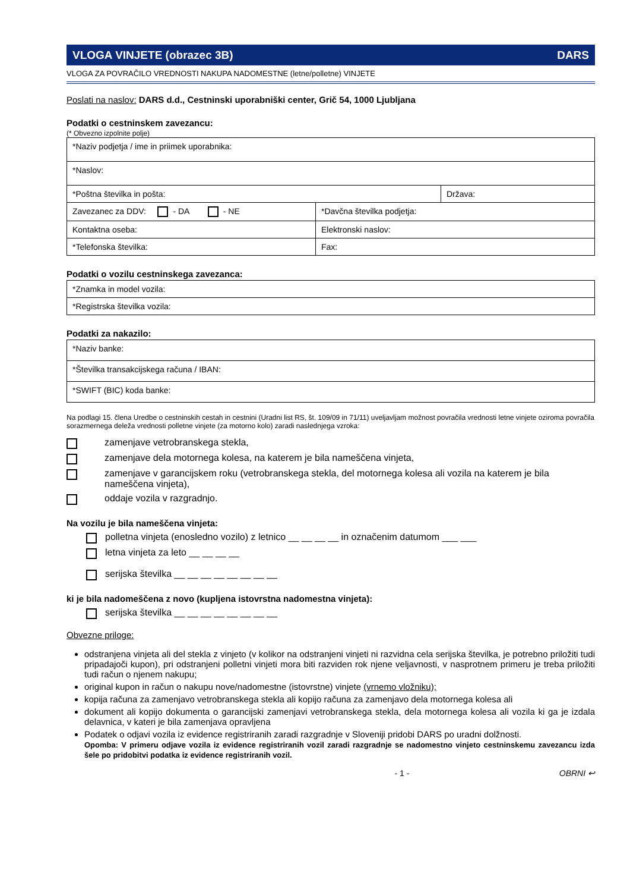VLOGA VINJETE (obrazec 3B) DARS
VLOGA ZA POVRAČILO VREDNOSTI NAKUPA NADOMESTNE (letne/polletne) VINJETE
Poslati na naslov: DARS d.d., Cestninski uporabniški center, Grič 54, 1000 Ljubljana
Podatki o cestninskem zavezancu:
(* Obvezno izpolnite polje)
| *Naziv podjetja / ime in priimek uporabnika: | | |
| *Naslov: | | |
| *Poštna številka in pošta: | | Država: |
| Zavezanec za DDV: - DA - NE | *Davčna številka podjetja: | |
| Kontaktna oseba: | Elektronski naslov: | |
| *Telefonska številka: | Fax: | |
Podatki o vozilu cestninskega zavezanca:
| *Znamka in model vozila: |
| *Registrska številka vozila: |
Podatki za nakazilo:
| *Naziv banke: |
| *Številka transakcijskega računa / IBAN: |
| *SWIFT (BIC) koda banke: |
Na podlagi 15. člena Uredbe o cestninskih cestah in cestnini (Uradni list RS, št. 109/09 in 71/11) uveljavljam možnost povračila vrednosti letne vinjete oziroma povračila sorazmernega deleža vrednosti polletne vinjete (za motorno kolo) zaradi naslednjega vzroka:
zamenjave vetrobranskega stekla,
zamenjave dela motornega kolesa, na katerem je bila nameščena vinjeta,
zamenjave v garancijskem roku (vetrobranskega stekla, del motornega kolesa ali vozila na katerem je bila nameščena vinjeta),
oddaje vozila v razgradnjo.
Na vozilu je bila nameščena vinjeta:
polletna vinjeta (enosledno vozilo) z letnico __ __ __ __ in označenim datumom ___ ___
letna vinjeta za leto __ __ __ __
serijska številka __ __ __ __ __ __ __ __
ki je bila nadomeščena z novo (kupljena istovrstna nadomestna vinjeta):
serijska številka __ __ __ __ __ __ __ __
Obvezne priloge:
odstranjena vinjeta ali del stekla z vinjeto (v kolikor na odstranjeni vinjeti ni razvidna cela serijska številka, je potrebno priložiti tudi pripadajoči kupon), pri odstranjeni polletni vinjeti mora biti razviden rok njene veljavnosti, v nasprotnem primeru je treba priložiti tudi račun o njenem nakupu;
original kupon in račun o nakupu nove/nadomestne (istovrstne) vinjete (vrnemo vložniku);
kopija računa za zamenjavo vetrobranskega stekla ali kopijo računa za zamenjavo dela motornega kolesa ali
dokument ali kopijo dokumenta o garancijski zamenjavi vetrobranskega stekla, dela motornega kolesa ali vozila ki ga je izdala delavnica, v kateri je bila zamenjava opravljena
Podatek o odjavi vozila iz evidence registriranih zaradi razgradnje v Sloveniji pridobi DARS po uradni dolžnosti.
Opomba: V primeru odjave vozila iz evidence registriranih vozil zaradi razgradnje se nadomestno vinjeto cestninskemu zavezancu izda šele po pridobitvi podatka iz evidence registriranih vozil.
- 1 - OBRNI ↩